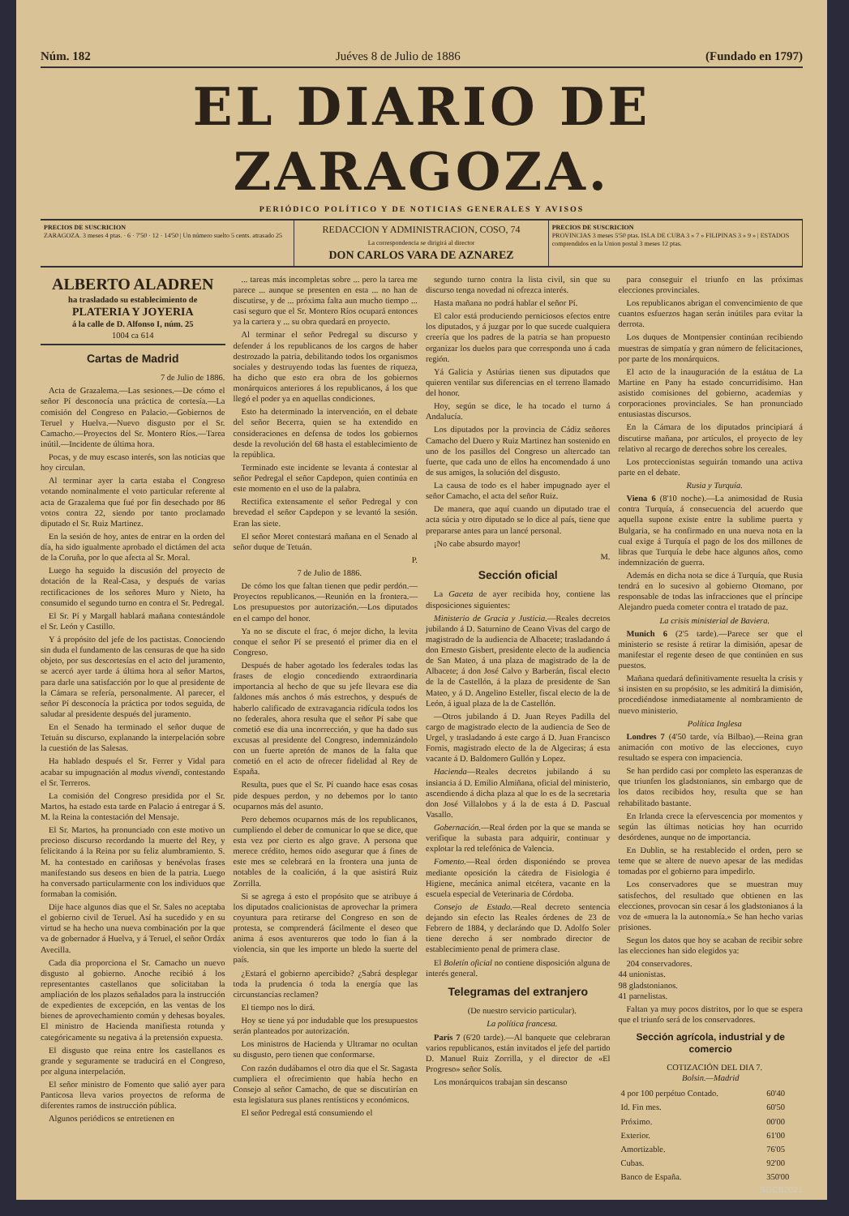Núm. 182 Juéves 8 de Julio de 1886 (Fundado en 1797)
EL DIARIO DE ZARAGOZA.
PERIÓDICO POLÍTICO Y DE NOTICIAS GENERALES Y AVISOS
PRECIOS DE SUSCRICION
ZARAGOZA. 3 meses 4 ptas. · 6 · 7'50 · 12 · 14'50 | Un número suelto 5 cents. atrasado 25
REDACCION Y ADMINISTRACION, COSO, 74
La correspondencia se dirigirá al director
DON CARLOS VARA DE AZNAREZ
PRECIOS DE SUSCRICION
PROVINCIAS 3 meses 5'50 ptas. ISLA DE CUBA 3 » 7 » FILIPINAS 3 » 9 » | ESTADOS comprendidos en la Union postal 3 meses 12 ptas.
ALBERTO ALADREN
ha trasladado su establecimiento de
PLATERIA Y JOYERIA
á la calle de D. Alfonso I, núm. 25
1004 ca 614
Cartas de Madrid
7 de Julio de 1886.
Acta de Grazalema.—Las sesiones.—De cómo el señor Pí desconocía una práctica de cortesía.—La comisión del Congreso en Palacio.—Gobiernos de Teruel y Huelva.—Nuevo disgusto por el Sr. Camacho.—Proyectos del Sr. Montero Ríos.—Tarea inútil.—Incidente de última hora.
Pocas, y de muy escaso interés, son las noticias que hoy circulan.
Al terminar ayer la carta estaba el Congreso votando nominalmente el voto particular referente al acta de Grazalema que fué por fin desechado por 86 votos contra 22, siendo por tanto proclamado diputado el Sr. Ruiz Martinez.
En la sesión de hoy, antes de entrar en la orden del día, ha sido igualmente aprobado el dictámen del acta de la Coruña, por lo que afecta al Sr. Moral.
Luego ha seguido la discusión del proyecto de dotación de la Real-Casa, y después de varias rectificaciones de los señores Muro y Nieto, ha consumido el segundo turno en contra el Sr. Pedregal.
El Sr. Pí y Margall hablará mañana contestándole el Sr. León y Castillo.
Y á propósito del jefe de los pactistas. Conociendo sin duda el fundamento de las censuras de que ha sido objeto, por sus descortesías en el acto del juramento, se acercó ayer tarde á última hora al señor Martos, para darle una satisfacción por lo que al presidente de la Cámara se refería, personalmente. Al parecer, el señor Pí desconocía la práctica por todos seguida, de saludar al presidente después del juramento.
En el Senado ha terminado el señor duque de Tetuán su discurso, explanando la interpelación sobre la cuestión de las Salesas.
Ha hablado después el Sr. Ferrer y Vidal para acabar su impugnación al modus vivendi, contestando el Sr. Terreros.
La comisión del Congreso presidida por el Sr. Martos, ha estado esta tarde en Palacio á entregar á S. M. la Reina la contestación del Mensaje.
El Sr. Martos, ha pronunciado con este motivo un precioso discurso recordando la muerte del Rey, y felicitando á la Reina por su feliz alumbramiento. S. M. ha contestado en cariñosas y benévolas frases manifestando sus deseos en bien de la patria. Luego ha conversado particularmente con los individuos que formaban la comisión.
Dije hace algunos dias que el Sr. Sales no aceptaba el gobierno civil de Teruel. Así ha sucedido y en su virtud se ha hecho una nueva combinación por la que va de gobernador á Huelva, y á Teruel, el señor Ordáx Avecilla.
Cada dia proporciona el Sr. Camacho un nuevo disgusto al gobierno. Anoche recibió á los representantes castellanos que solicitaban la ampliación de los plazos señalados para la instrucción de expedientes de excepción, en las ventas de los bienes de aprovechamiento común y dehesas boyales. El ministro de Hacienda manifiesta rotunda y categóricamente su negativa á la pretensión expuesta.
El disgusto que reina entre los castellanos es grande y seguramente se traducirá en el Congreso, por alguna interpelación.
El señor ministro de Fomento que salió ayer para Panticosa lleva varios proyectos de reforma de diferentes ramos de instrucción pública.
Algunos periódicos se entretienen en
... tareas más incompletas sobre ... pero la tarea me parece ... aunque se presenten en esta ... no han de discutirse, y de ... próxima falta aun mucho tiempo ... casi seguro que el Sr. Montero Ríos ocupará entonces ya la cartera y ... su obra quedará en proyecto.
Al terminar el señor Pedregal su discurso y defender á los republicanos de los cargos de haber destrozado la patria, debilitando todos los organismos sociales y destruyendo todas las fuentes de riqueza, ha dicho que esto era obra de los gobiernos monárquicos anteriores á los republicanos, á los que llegó el poder ya en aquellas condiciones.
Esto ha determinado la intervención, en el debate del señor Becerra, quien se ha extendido en consideraciones en defensa de todos los gobiernos desde la revolución del 68 hasta el establecimiento de la república.
Terminado este incidente se levanta á contestar al señor Pedregal el señor Capdepon, quien continúa en este momento en el uso de la palabra.
Rectifica extensamente el señor Pedregal y con brevedad el señor Capdepon y se levantó la sesión. Eran las siete.
El señor Moret contestará mañana en el Senado al señor duque de Tetuán.
P.
7 de Julio de 1886.
De cómo los que faltan tienen que pedir perdón.—Proyectos republicanos.—Reunión en la frontera.—Los presupuestos por autorización.—Los diputados en el campo del honor.
Ya no se discute el frac, ó mejor dicho, la levita conque el señor Pí se presentó el primer dia en el Congreso.
Después de haber agotado los federales todas las frases de elogio concediendo extraordinaria importancia al hecho de que su jefe llevara ese dia faldones más anchos ó más estrechos, y después de haberlo calificado de extravagancia ridícula todos los no federales, ahora resulta que el señor Pí sabe que cometió ese dia una incorrección, y que ha dado sus excusas al presidente del Congreso, indemnizándolo con un fuerte apretón de manos de la falta que cometió en el acto de ofrecer fidelidad al Rey de España.
Resulta, pues que el Sr. Pí cuando hace esas cosas pide despues perdon, y no debemos por lo tanto ocuparnos más del asunto.
Pero debemos ocuparnos más de los republicanos, cumpliendo el deber de comunicar lo que se dice, que esta vez por cierto es algo grave. A persona que merece crédito, hemos oido asegurar que á fines de este mes se celebrará en la frontera una junta de notables de la coalición, á la que asistirá Ruiz Zorrilla.
Si se agrega á esto el propósito que se atribuye á los diputados coalicionistas de aprovechar la primera coyuntura para retirarse del Congreso en son de protesta, se comprenderá fácilmente el deseo que anima á esos aventureros que todo lo fian á la violencia, sin que les importe un bledo la suerte del país.
¿Estará el gobierno apercibido? ¿Sabrá desplegar toda la prudencia ó toda la energía que las circunstancias reclamen?
El tiempo nos lo dirá.
Hoy se tiene yá por indudable que los presupuestos serán planteados por autorización.
Los ministros de Hacienda y Ultramar no ocultan su disgusto, pero tienen que conformarse.
Con razón dudábamos el otro dia que el Sr. Sagasta cumpliera el ofrecimiento que había hecho en Consejo al señor Camacho, de que se discutirían en esta legislatura sus planes rentísticos y económicos.
El señor Pedregal está consumiendo el
segundo turno contra la lista civil, sin que su discurso tenga novedad ni ofrezca interés.
Hasta mañana no podrá hablar el señor Pí.
El calor está produciendo perniciosos efectos entre los diputados, y á juzgar por lo que sucede cualquiera creería que los padres de la patria se han propuesto organizar los duelos para que corresponda uno á cada región.
Yá Galicia y Astúrias tienen sus diputados que quieren ventilar sus diferencias en el terreno llamado del honor.
Hoy, según se dice, le ha tocado el turno á Andalucía.
Los diputados por la provincia de Cádiz señores Camacho del Duero y Ruiz Martinez han sostenido en uno de los pasillos del Congreso un altercado tan fuerte, que cada uno de ellos ha encomendado á uno de sus amigos, la solución del disgusto.
La causa de todo es el haber impugnado ayer el señor Camacho, el acta del señor Ruiz.
De manera, que aquí cuando un diputado trae el acta súcia y otro diputado se lo dice al país, tiene que prepararse antes para un lancé personal.
¡No cabe absurdo mayor!
M.
Sección oficial
La Gaceta de ayer recibida hoy, contiene las disposiciones siguientes:
Ministerio de Gracia y Justicia.—Reales decretos jubilando á D. Saturnino de Ceano Vivas del cargo de magistrado de la audiencia de Albacete; trasladando á don Ernesto Gisbert, presidente electo de la audiencia de San Mateo, á una plaza de magistrado de la de Albacete; á don José Calvo y Barberán, fiscal electo de la de Castellón, á la plaza de presidente de San Mateo, y á D. Angelino Esteller, fiscal electo de la de León, á igual plaza de la de Castellón.
—Otros jubilando á D. Juan Reyes Padilla del cargo de magistrado electo de la audiencia de Seo de Urgel, y trasladando á este cargo á D. Juan Francisco Fornis, magistrado electo de la de Algeciras; á esta vacante á D. Baldomero Gullón y Lopez.
Hacienda—Reales decretos jubilando á su insiancia á D. Emilio Almiñana, oficial del ministerio, ascendiendo á dicha plaza al que lo es de la secretaria don José Villalobos y á la de esta á D. Pascual Vasallo.
Gobernación.—Real órden por la que se manda se verifique la subasta para adquirir, continuar y explotar la red telefónica de Valencia.
Fomento.—Real órden disponiéndo se provea mediante oposición la cátedra de Fisiologia é Higiene, mecánica animal etcétera, vacante en la escuela especial de Veterinaria de Córdoba.
Consejo de Estado.—Real decreto sentencia dejando sin efecto las Reales órdenes de 23 de Febrero de 1884, y declarándo que D. Adolfo Soler tiene derecho á ser nombrado director de establecimiento penal de primera clase.
El Boletín oficial no contiene disposición alguna de interés general.
Telegramas del extranjero
(De nuestro servicio particular).
La política francesa.
París 7 (6'20 tarde).—Al banquete que celebraran varios republicanos, están invitados el jefe del partido D. Manuel Ruiz Zorrilla, y el director de «El Progreso» señor Solís.
Los monárquicos trabajan sin descanso
para conseguir el triunfo en las próximas elecciones provinciales.
Los republicanos abrigan el convencimiento de que cuantos esfuerzos hagan serán inútiles para evitar la derrota.
Los duques de Montpensier continúan recibiendo muestras de simpatía y gran número de felicitaciones, por parte de los monárquicos.
El acto de la inauguración de la estátua de La Martine en Pany ha estado concurridísimo. Han asistido comisiones del gobierno, academias y corporaciones provinciales. Se han pronunciado entusiastas discursos.
En la Cámara de los diputados principiará á discutirse mañana, por artículos, el proyecto de ley relativo al recargo de derechos sobre los cereales.
Los proteccionistas seguirán tomando una activa parte en el debate.
Rusia y Turquía.
Viena 6 (8'10 noche).—La animosidad de Rusia contra Turquía, á consecuencia del acuerdo que aquella supone existe entre la sublime puerta y Bulgaria, se ha confirmado en una nueva nota en la cual exige á Turquía el pago de los dos millones de libras que Turquía le debe hace algunos años, como indemnización de guerra.
Además en dicha nota se dice á Turquía, que Rusia tendrá en lo sucesivo al gobierno Otomano, por responsable de todas las infracciones que el príncipe Alejandro pueda cometer contra el tratado de paz.
La crisis ministerial de Baviera.
Munich 6 (2'5 tarde).—Parece ser que el ministerio se resiste á retirar la dimisión, apesar de manifestar el regente deseo de que continúen en sus puestos.
Mañana quedará definitivamente resuelta la crisis y si insisten en su propósito, se les admitirá la dimisión, procediéndose inmediatamente al nombramiento de nuevo ministerio.
Política Inglesa
Londres 7 (4'50 tarde, vía Bilbao).—Reina gran animación con motivo de las elecciones, cuyo resultado se espera con impaciencia.
Se han perdido casi por completo las esperanzas de que triunfen los gladstonianos, sin embargo que de los datos recibidos hoy, resulta que se han rehabilitado bastante.
En Irlanda crece la efervescencia por momentos y según las últimas noticias hoy han ocurrido desórdenes, aunque no de importancia.
En Dublin, se ha restablecido el orden, pero se teme que se altere de nuevo apesar de las medidas tomadas por el gobierno para impedirlo.
Los conservadores que se muestran muy satisfechos, del resultado que obtienen en las elecciones, provocan sin cesar á los gladstonianos á la voz de «muera la la autonomía.» Se han hecho varias prisiones.
Segun los datos que hoy se acaban de recibir sobre las elecciones han sido elegidos ya:
204 conservadores.
44 unionistas.
98 gladstonianos.
41 parnelistas.
Faltan ya muy pocos distritos, por lo que se espera que el triunfo será de los conservadores.
Sección agrícola, industrial y de comercio
COTIZACIÓN DEL DIA 7.
Bolsin.—Madrid
| 4 por 100 perpétuo Contado. | 60'40 |
| Id. Fin mes. | 60'50 |
| Próximo. | 00'00 |
| Exterior. | 61'00 |
| Amortizable. | 76'05 |
| Cubas. | 92'00 |
| Banco de España. | 350'00 |
SGCB2021